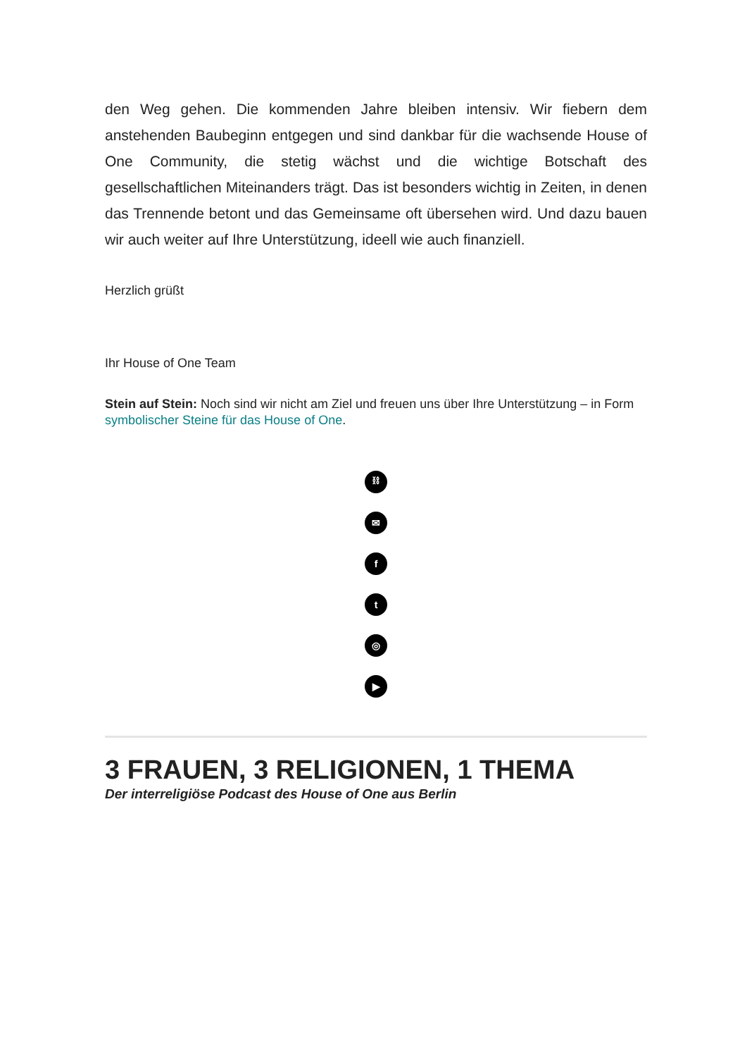den Weg gehen. Die kommenden Jahre bleiben intensiv. Wir fiebern dem anstehenden Baubeginn entgegen und sind dankbar für die wachsende House of One Community, die stetig wächst und die wichtige Botschaft des gesellschaftlichen Miteinanders trägt. Das ist besonders wichtig in Zeiten, in denen das Trennende betont und das Gemeinsame oft übersehen wird. Und dazu bauen wir auch weiter auf Ihre Unterstützung, ideell wie auch finanziell.
Herzlich grüßt
Ihr House of One Team
Stein auf Stein: Noch sind wir nicht am Ziel und freuen uns über Ihre Unterstützung – in Form symbolischer Steine für das House of One.
⛓
✉
f
t
◎
▶
3 FRAUEN, 3 RELIGIONEN, 1 THEMA
Der interreligiöse Podcast des House of One aus Berlin